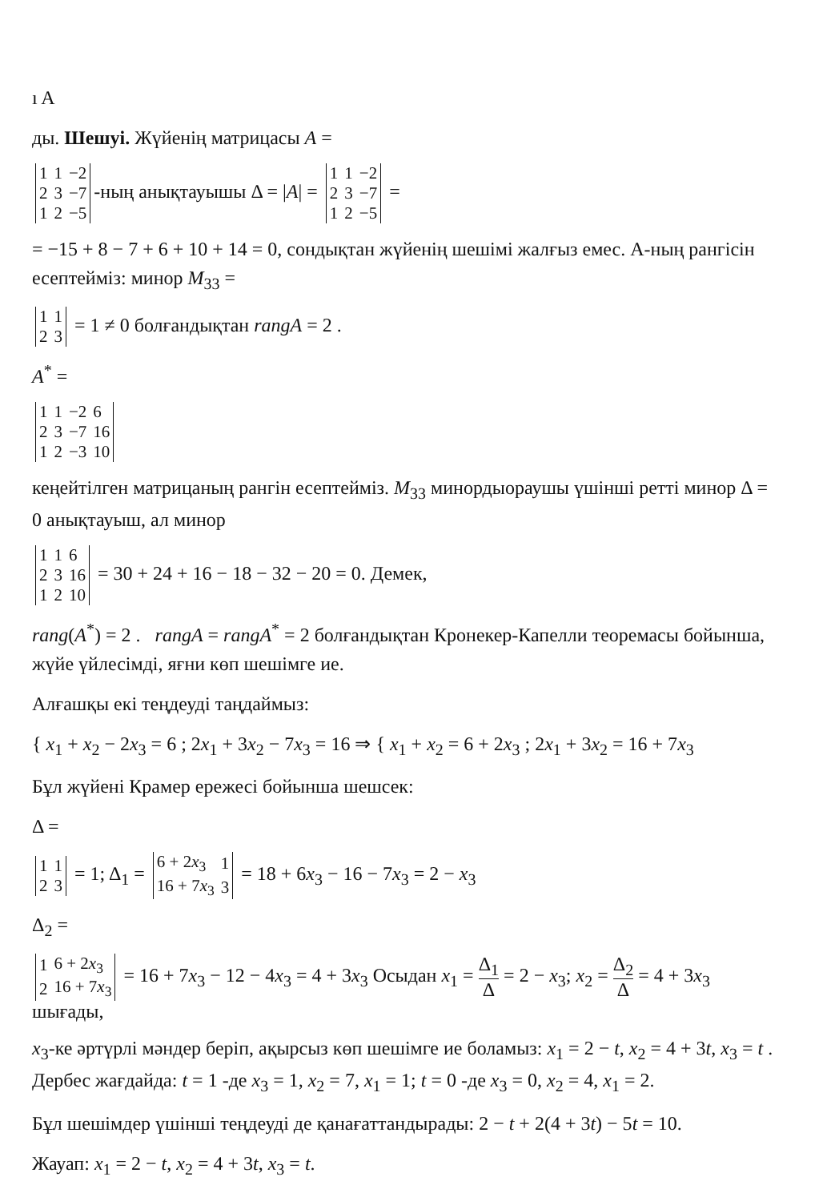ı A
ды. Шешуі. Жүйенің матрицасы A =
| 1 | 1 | −2 |
| 2 | 3 | −7 |
| 1 | 2 | −5 |
-ның анықтауышы Δ = |A| =
| 1 | 1 | −2 |
| 2 | 3 | −7 |
| 1 | 2 | −5 |
=
= −15 + 8 − 7 + 6 + 10 + 14 = 0, сондықтан жүйенің шешімі жалғыз емес. А-ның рангісін есептейміз: минор M<sub>33</sub> =
| 1 | 1 |
| 2 | 3 |
= 1 ≠ 0 болғандықтан rangA = 2 .
A<sup>*</sup> =
| 1 | 1 | −2 | 6 |
| 2 | 3 | −7 | 16 |
| 1 | 2 | −3 | 10 |
кеңейтілген матрицаның рангін есептейміз. M<sub>33</sub> минордыораушы үшінші ретті минор Δ = 0 анықтауыш, ал минор
| 1 | 1 | 6 |
| 2 | 3 | 16 |
| 1 | 2 | 10 |
= 30 + 24 + 16 − 18 − 32 − 20 = 0. Демек,
rang(A<sup>*</sup>) = 2 . rangA = rangA<sup>*</sup> = 2 болғандықтан Кронекер-Капелли теоремасы бойынша, жүйе үйлесімді, яғни көп шешімге ие.
Алғашқы екі теңдеуді таңдаймыз:
{ x<sub>1</sub> + x<sub>2</sub> − 2x<sub>3</sub> = 6 ; 2x<sub>1</sub> + 3x<sub>2</sub> − 7x<sub>3</sub> = 16 ⇒ { x<sub>1</sub> + x<sub>2</sub> = 6 + 2x<sub>3</sub> ; 2x<sub>1</sub> + 3x<sub>2</sub> = 16 + 7x<sub>3</sub>
Бұл жүйені Крамер ережесі бойынша шешсек:
Δ =
| 1 | 1 |
| 2 | 3 |
= 1; Δ<sub>1</sub> =
| 6 + 2 x<sub>3</sub> | 1 |
| 16 + 7 x<sub>3</sub> | 3 |
= 18 + 6x<sub>3</sub> − 16 − 7x<sub>3</sub> = 2 − x<sub>3</sub>
Δ<sub>2</sub> =
| 1 | 6 + 2 x<sub>3</sub> |
| 2 | 16 + 7 x<sub>3</sub> |
= 16 + 7x<sub>3</sub> − 12 − 4x<sub>3</sub> = 4 + 3x<sub>3</sub> Осыдан x<sub>1</sub> = Δ<sub>1</sub> Δ = 2 − x<sub>3</sub>; x<sub>2</sub> = Δ<sub>2</sub> Δ = 4 + 3x<sub>3</sub> шығады,
x<sub>3</sub>-ке әртүрлі мәндер беріп, ақырсыз көп шешімге ие боламыз: x<sub>1</sub> = 2 − t, x<sub>2</sub> = 4 + 3t, x<sub>3</sub> = t . Дербес жағдайда: t = 1 -де x<sub>3</sub> = 1, x<sub>2</sub> = 7, x<sub>1</sub> = 1; t = 0 -де x<sub>3</sub> = 0, x<sub>2</sub> = 4, x<sub>1</sub> = 2.
Бұл шешімдер үшінші теңдеуді де қанағаттандырады: 2 − t + 2(4 + 3t) − 5t = 10.
Жауап: x<sub>1</sub> = 2 − t, x<sub>2</sub> = 4 + 3t, x<sub>3</sub> = t.